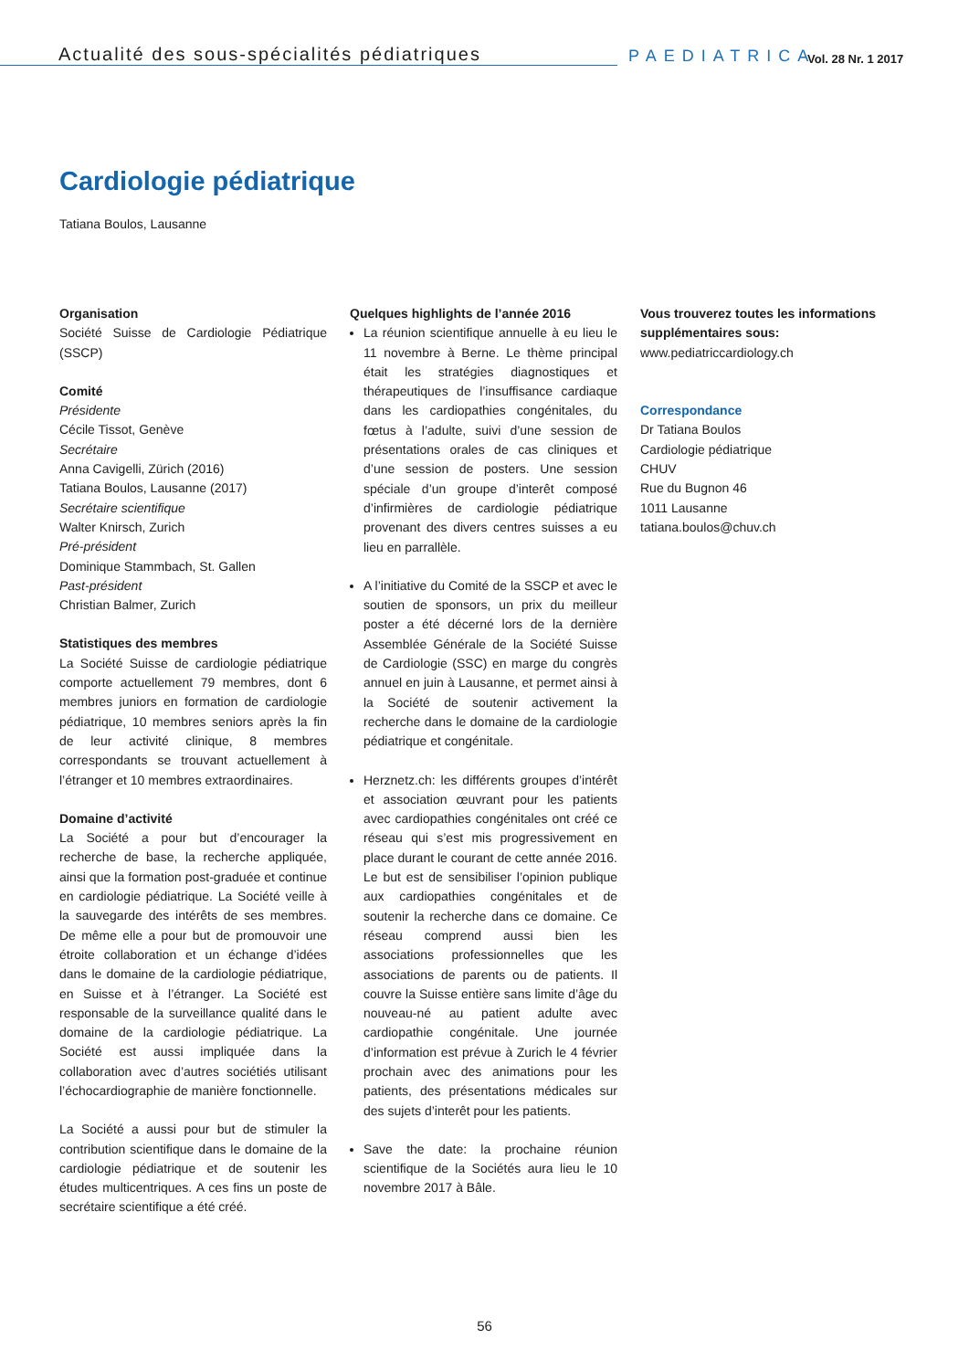Actualité des sous-spécialités pédiatriques
PAEDIATRICA
Vol. 28 Nr. 1 2017
Cardiologie pédiatrique
Tatiana Boulos, Lausanne
Organisation
Société Suisse de Cardiologie Pédiatrique (SSCP)
Comité
Présidente
Cécile Tissot, Genève
Secrétaire
Anna Cavigelli, Zürich (2016)
Tatiana Boulos, Lausanne (2017)
Secrétaire scientifique
Walter Knirsch, Zurich
Pré-président
Dominique Stammbach, St. Gallen
Past-président
Christian Balmer, Zurich
Statistiques des membres
La Société Suisse de cardiologie pédiatrique comporte actuellement 79 membres, dont 6 membres juniors en formation de cardiologie pédiatrique, 10 membres seniors après la fin de leur activité clinique, 8 membres correspondants se trouvant actuellement à l’étranger et 10 membres extraordinaires.
Domaine d’activité
La Société a pour but d’encourager la recherche de base, la recherche appliquée, ainsi que la formation post-graduée et continue en cardiologie pédiatrique. La Société veille à la sauvegarde des intérêts de ses membres. De même elle a pour but de promouvoir une étroite collaboration et un échange d’idées dans le domaine de la cardiologie pédiatrique, en Suisse et à l’étranger. La Société est responsable de la surveillance qualité dans le domaine de la cardiologie pédiatrique. La Société est aussi impliquée dans la collaboration avec d’autres sociétiés utilisant l’échocardiographie de manière fonctionnelle.
La Société a aussi pour but de stimuler la contribution scientifique dans le domaine de la cardiologie pédiatrique et de soutenir les études multicentriques. A ces fins un poste de secrétaire scientifique a été créé.
Quelques highlights de l’année 2016
La réunion scientifique annuelle à eu lieu le 11 novembre à Berne. Le thème principal était les stratégies diagnostiques et thérapeutiques de l’insuffisance cardiaque dans les cardiopathies congénitales, du fœtus à l’adulte, suivi d’une session de présentations orales de cas cliniques et d’une session de posters. Une session spéciale d’un groupe d’interêt composé d’infirmières de cardiologie pédiatrique provenant des divers centres suisses a eu lieu en parrallèle.
A l’initiative du Comité de la SSCP et avec le soutien de sponsors, un prix du meilleur poster a été décerné lors de la dernière Assemblée Générale de la Société Suisse de Cardiologie (SSC) en marge du congrès annuel en juin à Lausanne, et permet ainsi à la Société de soutenir activement la recherche dans le domaine de la cardiologie pédiatrique et congénitale.
Herznetz.ch: les différents groupes d’intérêt et association œuvrant pour les patients avec cardiopathies congénitales ont créé ce réseau qui s’est mis progressivement en place durant le courant de cette année 2016. Le but est de sensibiliser l’opinion publique aux cardiopathies congénitales et de soutenir la recherche dans ce domaine. Ce réseau comprend aussi bien les associations professionnelles que les associations de parents ou de patients. Il couvre la Suisse entière sans limite d’âge du nouveau-né au patient adulte avec cardiopathie congénitale. Une journée d’information est prévue à Zurich le 4 février prochain avec des animations pour les patients, des présentations médicales sur des sujets d’interêt pour les patients.
Save the date: la prochaine réunion scientifique de la Sociétés aura lieu le 10 novembre 2017 à Bâle.
Vous trouverez toutes les informations supplémentaires sous:
www.pediatriccardiology.ch
Correspondance
Dr Tatiana Boulos
Cardiologie pédiatrique
CHUV
Rue du Bugnon 46
1011 Lausanne
tatiana.boulos@chuv.ch
56